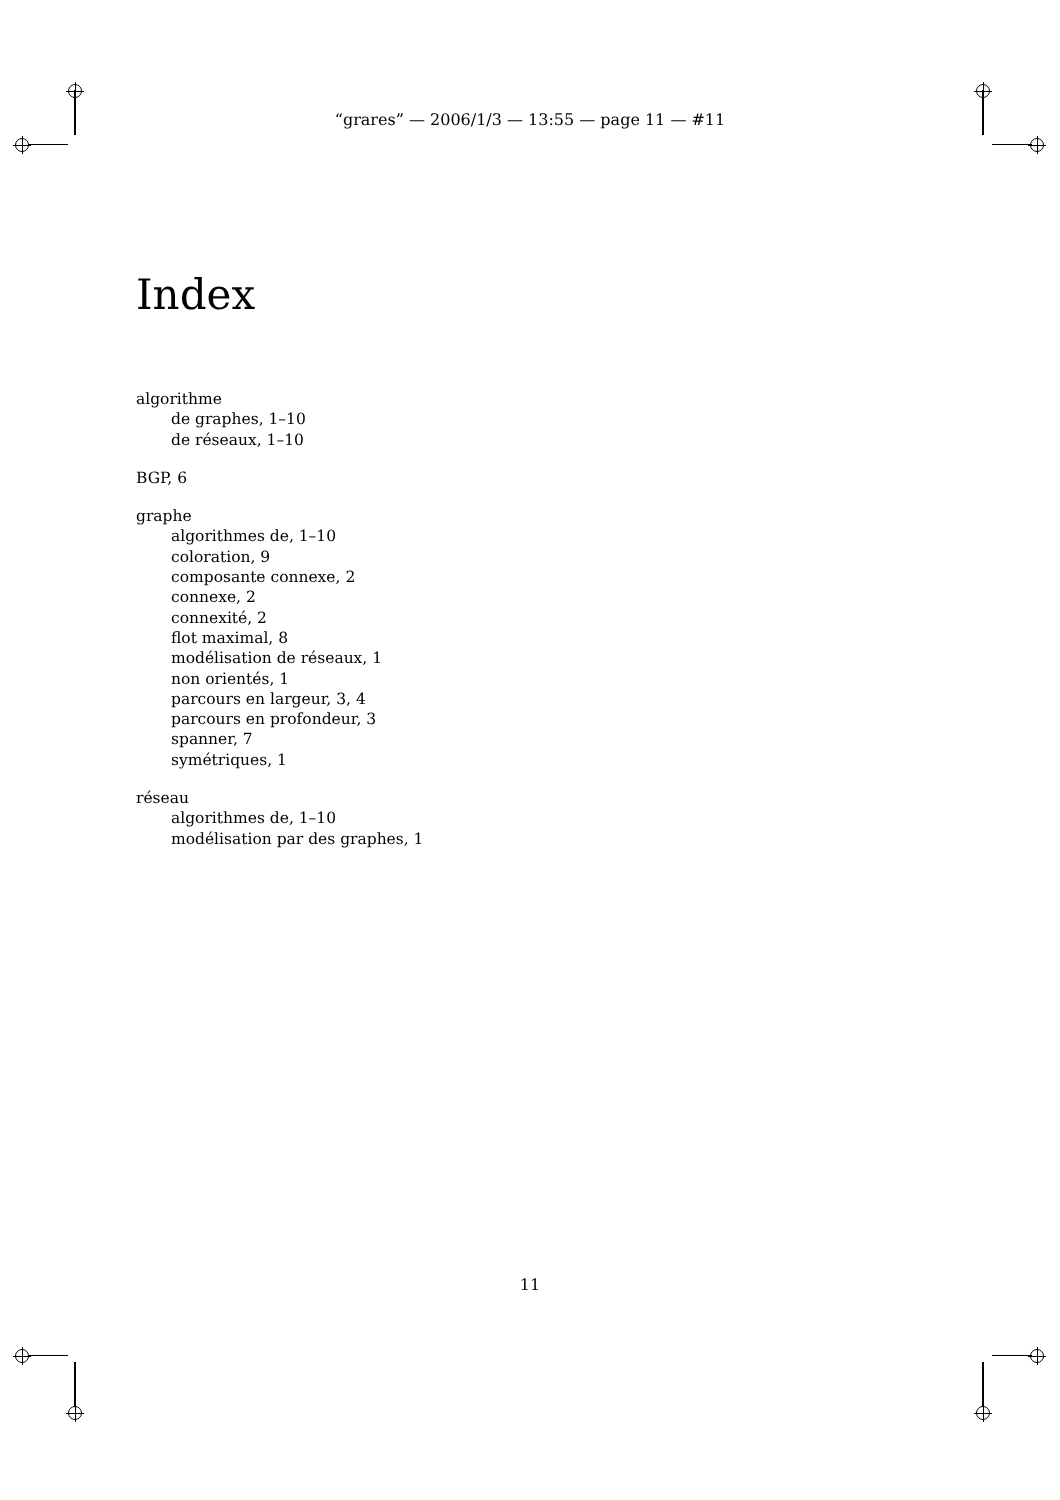“grares” — 2006/1/3 — 13:55 — page 11 — #11
Index
algorithme
de graphes, 1–10
de réseaux, 1–10
BGP, 6
graphe
algorithmes de, 1–10
coloration, 9
composante connexe, 2
connexe, 2
connexité, 2
flot maximal, 8
modélisation de réseaux, 1
non orientés, 1
parcours en largeur, 3, 4
parcours en profondeur, 3
spanner, 7
symétriques, 1
réseau
algorithmes de, 1–10
modélisation par des graphes, 1
11